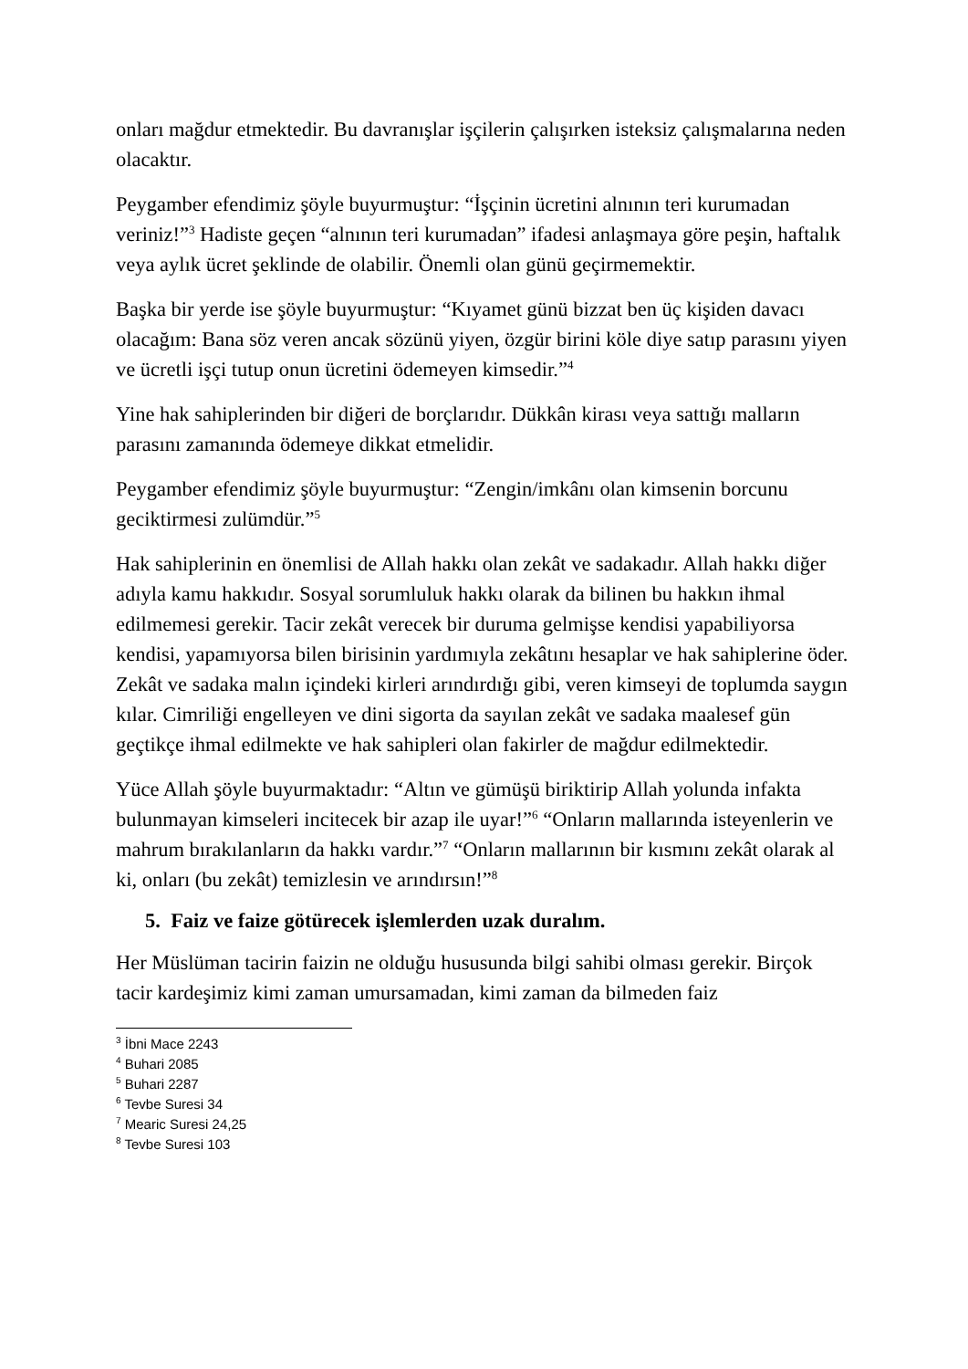onları mağdur etmektedir. Bu davranışlar işçilerin çalışırken isteksiz çalışmalarına neden olacaktır.
Peygamber efendimiz şöyle buyurmuştur: “İşçinin ücretini alnının teri kurumadan veriniz!”<sup>3</sup> Hadiste geçen “alnının teri kurumadan” ifadesi anlaşmaya göre peşin, haftalık veya aylık ücret şeklinde de olabilir. Önemli olan günü geçirmemektir.
Başka bir yerde ise şöyle buyurmuştur: “Kıyamet günü bizzat ben üç kişiden davacı olacağım: Bana söz veren ancak sözünü yiyen, özgür birini köle diye satıp parasını yiyen ve ücretli işçi tutup onun ücretini ödemeyen kimsedir.”<sup>4</sup>
Yine hak sahiplerinden bir diğeri de borçlarıdır. Dükkân kirası veya sattığı malların parasını zamanında ödemeye dikkat etmelidir.
Peygamber efendimiz şöyle buyurmuştur: “Zengin/imkânı olan kimsenin borcunu geciktirmesi zulümdür.”<sup>5</sup>
Hak sahiplerinin en önemlisi de Allah hakkı olan zekât ve sadakadır. Allah hakkı diğer adıyla kamu hakkıdır. Sosyal sorumluluk hakkı olarak da bilinen bu hakkın ihmal edilmemesi gerekir. Tacir zekât verecek bir duruma gelmişse kendisi yapabiliyorsa kendisi, yapamıyorsa bilen birisinin yardımıyla zekâtını hesaplar ve hak sahiplerine öder. Zekât ve sadaka malın içindeki kirleri arındırdığı gibi, veren kimseyi de toplumda saygın kılar. Cimriliği engelleyen ve dini sigorta da sayılan zekât ve sadaka maalesef gün geçtikçe ihmal edilmekte ve hak sahipleri olan fakirler de mağdur edilmektedir.
Yüce Allah şöyle buyurmaktadır: “Altın ve gümüşü biriktirip Allah yolunda infakta bulunmayan kimseleri incitecek bir azap ile uyar!”<sup>6</sup> “Onların mallarında isteyenlerin ve mahrum bırakılanların da hakkı vardır.”<sup>7</sup> “Onların mallarının bir kısmını zekât olarak al ki, onları (bu zekât) temizlesin ve arındırsın!”<sup>8</sup>
5. Faiz ve faize götürecek işlemlerden uzak duralım.
Her Müslüman tacirin faizin ne olduğu hususunda bilgi sahibi olması gerekir. Birçok tacir kardeşimiz kimi zaman umursamadan, kimi zaman da bilmeden faiz
<sup>3</sup> İbni Mace 2243
<sup>4</sup> Buhari 2085
<sup>5</sup> Buhari 2287
<sup>6</sup> Tevbe Suresi 34
<sup>7</sup> Mearic Suresi 24,25
<sup>8</sup> Tevbe Suresi 103